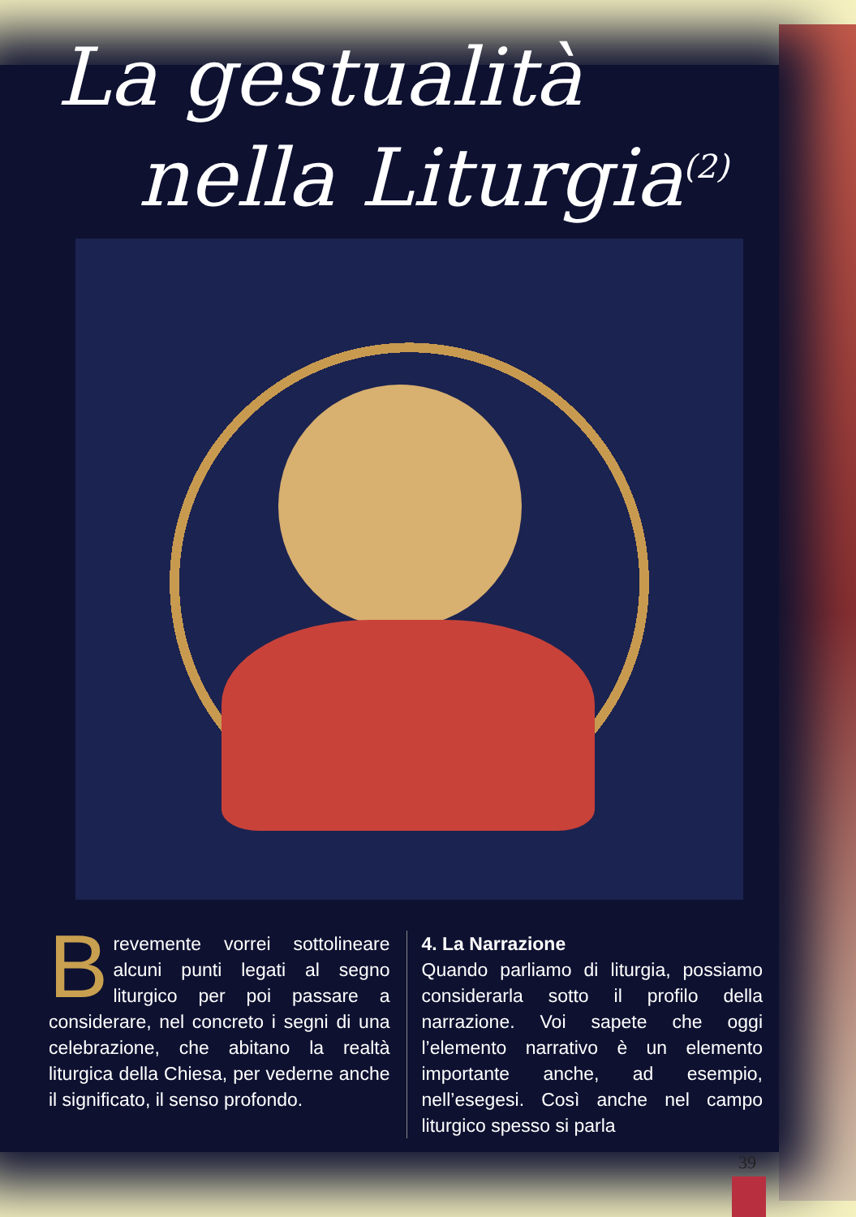La gestualità
nella Liturgia<sup>(2)</sup>
Brevemente vorrei sottolineare alcuni punti legati al segno liturgico per poi passare a considerare, nel concreto i segni di una celebrazione, che abitano la realtà liturgica della Chiesa, per vederne anche il significato, il senso profondo.
4. La Narrazione
Quando parliamo di liturgia, possiamo considerarla sotto il profilo della narrazione. Voi sapete che oggi l’elemento narrativo è un elemento importante anche, ad esempio, nell’esegesi. Così anche nel campo liturgico spesso si parla
39